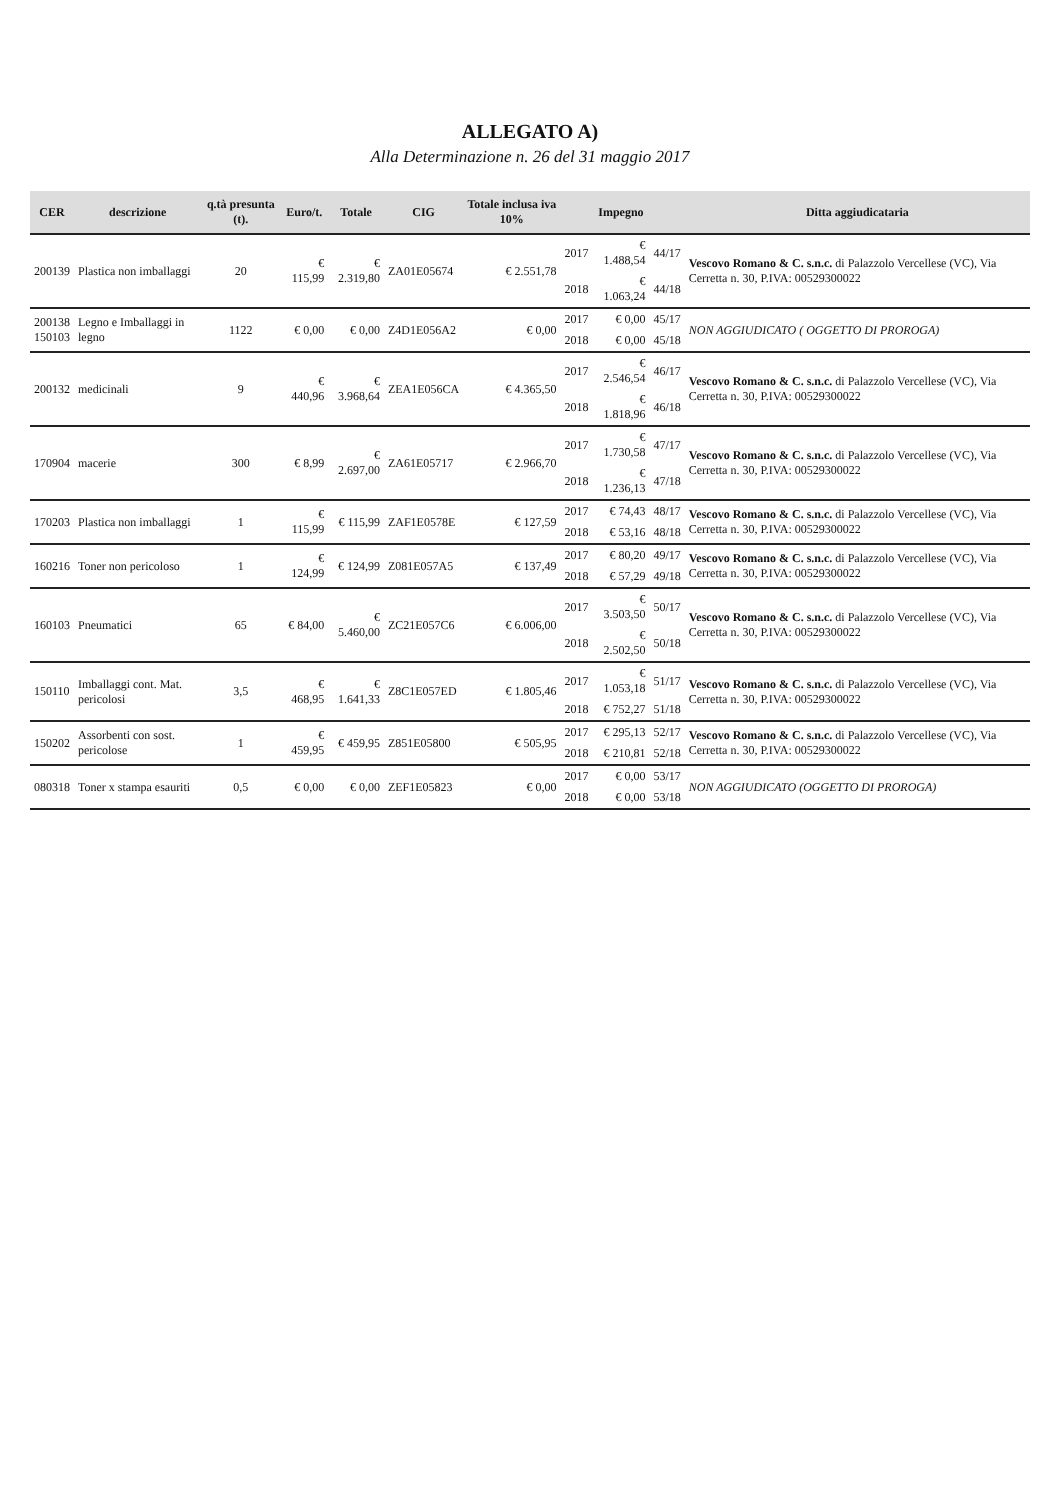ALLEGATO A)
Alla Determinazione n. 26 del 31 maggio 2017
| CER | descrizione | q.tà presunta (t). | Euro/t. | Totale | CIG | Totale inclusa iva 10% | | Impegno | | Ditta aggiudicataria |
| --- | --- | --- | --- | --- | --- | --- | --- | --- | --- | --- |
| 200139 | Plastica non imballaggi | 20 | € 115,99 | € 2.319,80 | ZA01E05674 | € 2.551,78 | 2017 | € 1.488,54 | 44/17 | Vescovo Romano & C. s.n.c. di Palazzolo Vercellese (VC), Via Cerretta n. 30, P.IVA: 00529300022 |
| | | | | | | | 2018 | € 1.063,24 | 44/18 | |
| 200138 150103 | Legno e Imballaggi in legno | 1122 | € 0,00 | € 0,00 | Z4D1E056A2 | € 0,00 | 2017 | € 0,00 | 45/17 | NON AGGIUDICATO ( OGGETTO DI PROROGA) |
| | | | | | | | 2018 | € 0,00 | 45/18 | |
| 200132 | medicinali | 9 | € 440,96 | € 3.968,64 | ZEA1E056CA | € 4.365,50 | 2017 | € 2.546,54 | 46/17 | Vescovo Romano & C. s.n.c. di Palazzolo Vercellese (VC), Via Cerretta n. 30, P.IVA: 00529300022 |
| | | | | | | | 2018 | € 1.818,96 | 46/18 | |
| 170904 | macerie | 300 | € 8,99 | € 2.697,00 | ZA61E05717 | € 2.966,70 | 2017 | € 1.730,58 | 47/17 | Vescovo Romano & C. s.n.c. di Palazzolo Vercellese (VC), Via Cerretta n. 30, P.IVA: 00529300022 |
| | | | | | | | 2018 | € 1.236,13 | 47/18 | |
| 170203 | Plastica non imballaggi | 1 | € 115,99 | € 115,99 | ZAF1E0578E | € 127,59 | 2017 | € 74,43 | 48/17 | Vescovo Romano & C. s.n.c. di Palazzolo Vercellese (VC), Via Cerretta n. 30, P.IVA: 00529300022 |
| | | | | | | | 2018 | € 53,16 | 48/18 | |
| 160216 | Toner non pericoloso | 1 | € 124,99 | € 124,99 | Z081E057A5 | € 137,49 | 2017 | € 80,20 | 49/17 | Vescovo Romano & C. s.n.c. di Palazzolo Vercellese (VC), Via Cerretta n. 30, P.IVA: 00529300022 |
| | | | | | | | 2018 | € 57,29 | 49/18 | |
| 160103 | Pneumatici | 65 | € 84,00 | € 5.460,00 | ZC21E057C6 | € 6.006,00 | 2017 | € 3.503,50 | 50/17 | Vescovo Romano & C. s.n.c. di Palazzolo Vercellese (VC), Via Cerretta n. 30, P.IVA: 00529300022 |
| | | | | | | | 2018 | € 2.502,50 | 50/18 | |
| 150110 | Imballaggi cont. Mat. pericolosi | 3,5 | € 468,95 | € 1.641,33 | Z8C1E057ED | € 1.805,46 | 2017 | € 1.053,18 | 51/17 | Vescovo Romano & C. s.n.c. di Palazzolo Vercellese (VC), Via Cerretta n. 30, P.IVA: 00529300022 |
| | | | | | | | 2018 | € 752,27 | 51/18 | |
| 150202 | Assorbenti con sost. pericolose | 1 | € 459,95 | € 459,95 | Z851E05800 | € 505,95 | 2017 | € 295,13 | 52/17 | Vescovo Romano & C. s.n.c. di Palazzolo Vercellese (VC), Via Cerretta n. 30, P.IVA: 00529300022 |
| | | | | | | | 2018 | € 210,81 | 52/18 | |
| 080318 | Toner x stampa esauriti | 0,5 | € 0,00 | € 0,00 | ZEF1E05823 | € 0,00 | 2017 | € 0,00 | 53/17 | NON AGGIUDICATO (OGGETTO DI PROROGA) |
| | | | | | | | 2018 | € 0,00 | 53/18 | |